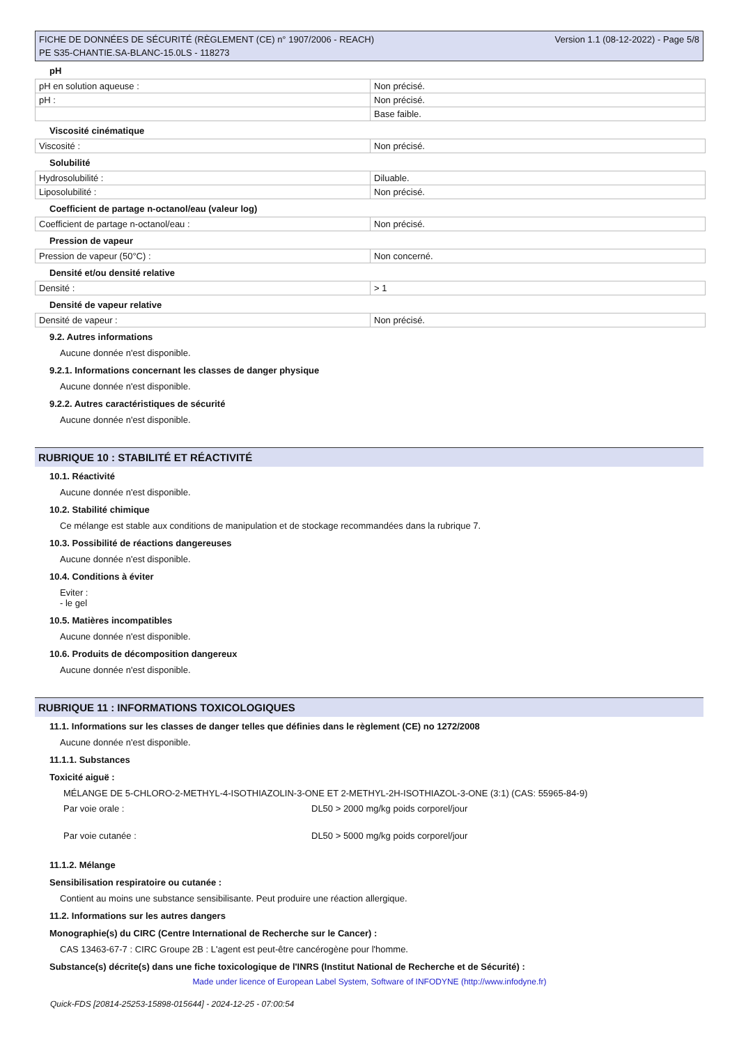FICHE DE DONNÉES DE SÉCURITÉ (RÈGLEMENT (CE) n° 1907/2006 - REACH)
PE S35-CHANTIE.SA-BLANC-15.0LS - 118273
Version 1.1 (08-12-2022) - Page 5/8
pH
| pH en solution aqueuse : | Non précisé. |
| pH : | Non précisé. |
| | Base faible. |
Viscosité cinématique
| Viscosité : | Non précisé. |
Solubilité
| Hydrosolubilité : | Diluable. |
| Liposolubilité : | Non précisé. |
Coefficient de partage n-octanol/eau (valeur log)
| Coefficient de partage n-octanol/eau : | Non précisé. |
Pression de vapeur
| Pression de vapeur (50°C) : | Non concerné. |
Densité et/ou densité relative
| Densité : | > 1 |
Densité de vapeur relative
| Densité de vapeur : | Non précisé. |
9.2. Autres informations
Aucune donnée n'est disponible.
9.2.1. Informations concernant les classes de danger physique
Aucune donnée n'est disponible.
9.2.2. Autres caractéristiques de sécurité
Aucune donnée n'est disponible.
RUBRIQUE 10 : STABILITÉ ET RÉACTIVITÉ
10.1. Réactivité
Aucune donnée n'est disponible.
10.2. Stabilité chimique
Ce mélange est stable aux conditions de manipulation et de stockage recommandées dans la rubrique 7.
10.3. Possibilité de réactions dangereuses
Aucune donnée n'est disponible.
10.4. Conditions à éviter
Eviter :
- le gel
10.5. Matières incompatibles
Aucune donnée n'est disponible.
10.6. Produits de décomposition dangereux
Aucune donnée n'est disponible.
RUBRIQUE 11 : INFORMATIONS TOXICOLOGIQUES
11.1. Informations sur les classes de danger telles que définies dans le règlement (CE) no 1272/2008
Aucune donnée n'est disponible.
11.1.1. Substances
Toxicité aiguë :
MÉLANGE DE 5-CHLORO-2-METHYL-4-ISOTHIAZOLIN-3-ONE ET 2-METHYL-2H-ISOTHIAZOL-3-ONE (3:1) (CAS: 55965-84-9)
Par voie orale : DL50 > 2000 mg/kg poids corporel/jour
Par voie cutanée : DL50 > 5000 mg/kg poids corporel/jour
11.1.2. Mélange
Sensibilisation respiratoire ou cutanée :
Contient au moins une substance sensibilisante. Peut produire une réaction allergique.
11.2. Informations sur les autres dangers
Monographie(s) du CIRC (Centre International de Recherche sur le Cancer) :
CAS 13463-67-7 : CIRC Groupe 2B : L'agent est peut-être cancérogène pour l'homme.
Substance(s) décrite(s) dans une fiche toxicologique de l'INRS (Institut National de Recherche et de Sécurité) :
Made under licence of European Label System, Software of INFODYNE (http://www.infodyne.fr)
Quick-FDS [20814-25253-15898-015644] - 2024-12-25 - 07:00:54